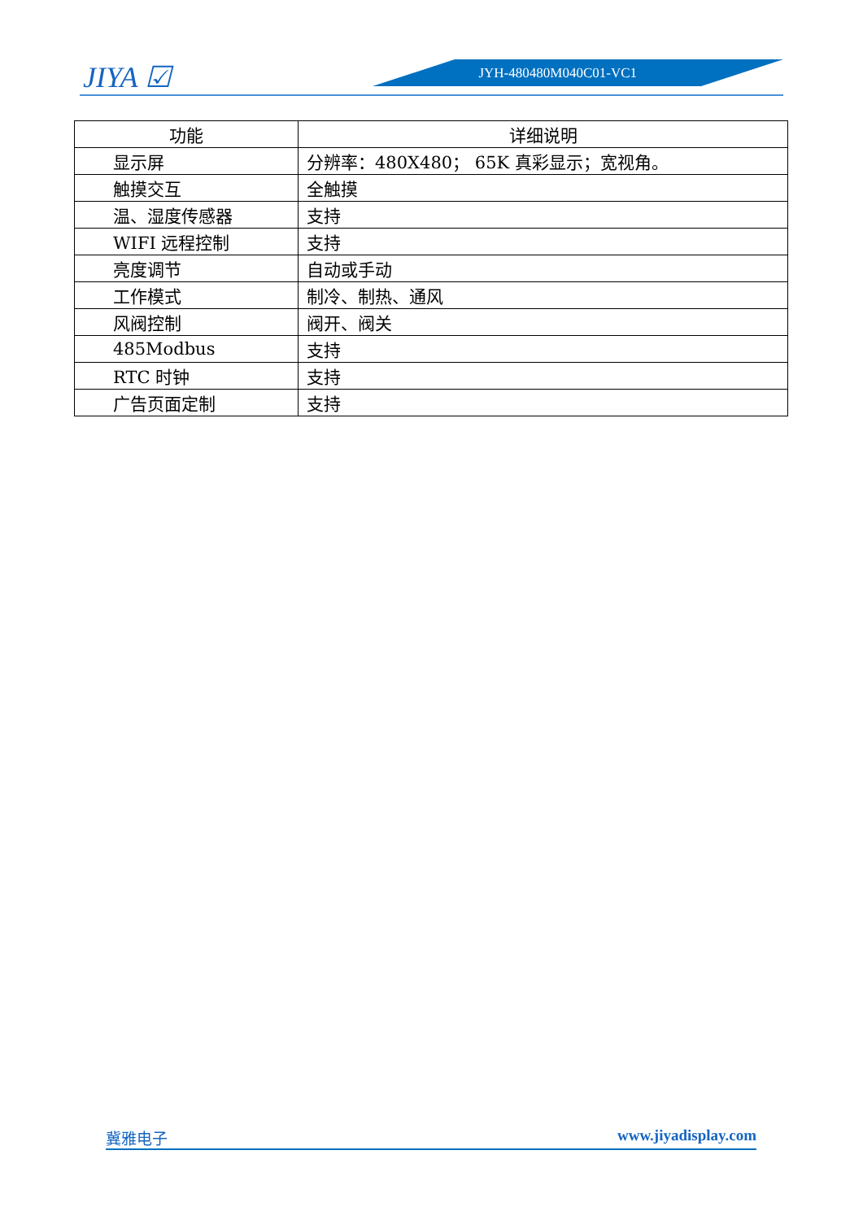JIYA ☑ JYH-480480M040C01-VC1
| 功能 | 详细说明 |
| --- | --- |
| 显示屏 | 分辨率：480X480； 65K 真彩显示；宽视角。 |
| 触摸交互 | 全触摸 |
| 温、湿度传感器 | 支持 |
| WIFI 远程控制 | 支持 |
| 亮度调节 | 自动或手动 |
| 工作模式 | 制冷、制热、通风 |
| 风阀控制 | 阀开、阀关 |
| 485Modbus | 支持 |
| RTC 时钟 | 支持 |
| 广告页面定制 | 支持 |
冀雅电子 www.jiyadisplay.com